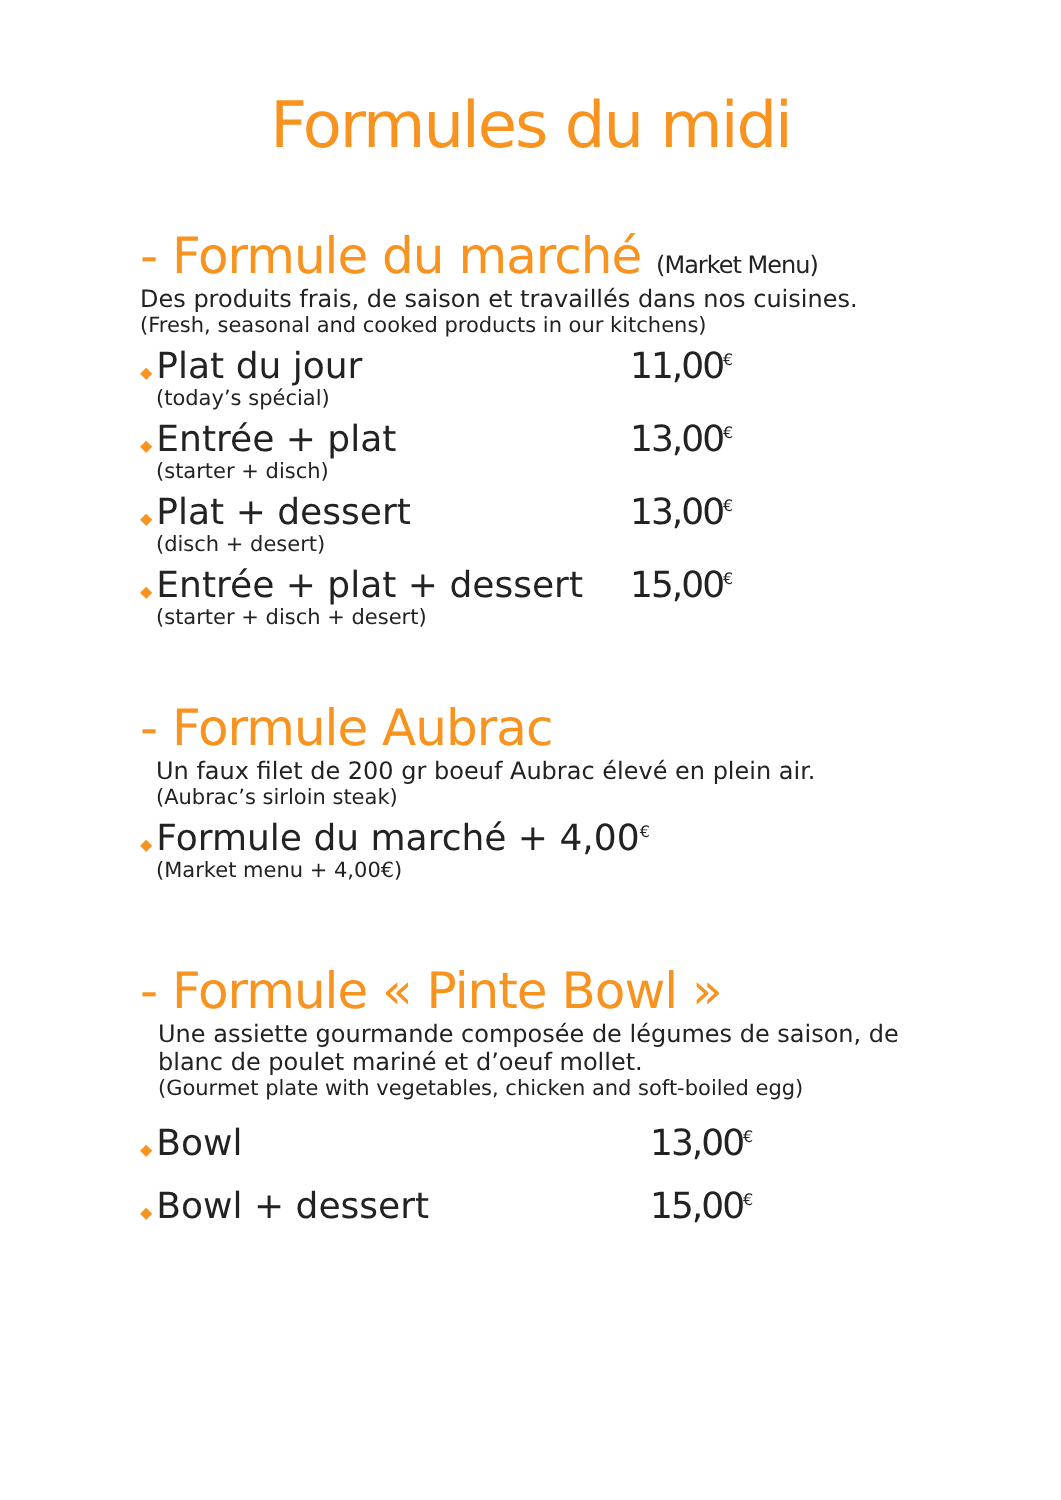Formules du midi
- Formule du marché (Market Menu)
Des produits frais, de saison et travaillés dans nos cuisines.
(Fresh, seasonal and cooked products in our kitchens)
◆ Plat du jour 11,00<sup>€</sup>
(today’s spécial)
◆ Entrée + plat 13,00<sup>€</sup>
(starter + disch)
◆ Plat + dessert 13,00<sup>€</sup>
(disch + desert)
◆ Entrée + plat + dessert 15,00<sup>€</sup>
(starter + disch + desert)
- Formule Aubrac
Un faux filet de 200 gr boeuf Aubrac élevé en plein air.
(Aubrac’s sirloin steak)
◆ Formule du marché + 4,00<sup>€</sup>
(Market menu + 4,00€)
- Formule « Pinte Bowl »
Une assiette gourmande composée de légumes de saison, de blanc de poulet mariné et d’oeuf mollet.
(Gourmet plate with vegetables, chicken and soft-boiled egg)
◆ Bowl 13,00<sup>€</sup>
◆ Bowl + dessert 15,00<sup>€</sup>